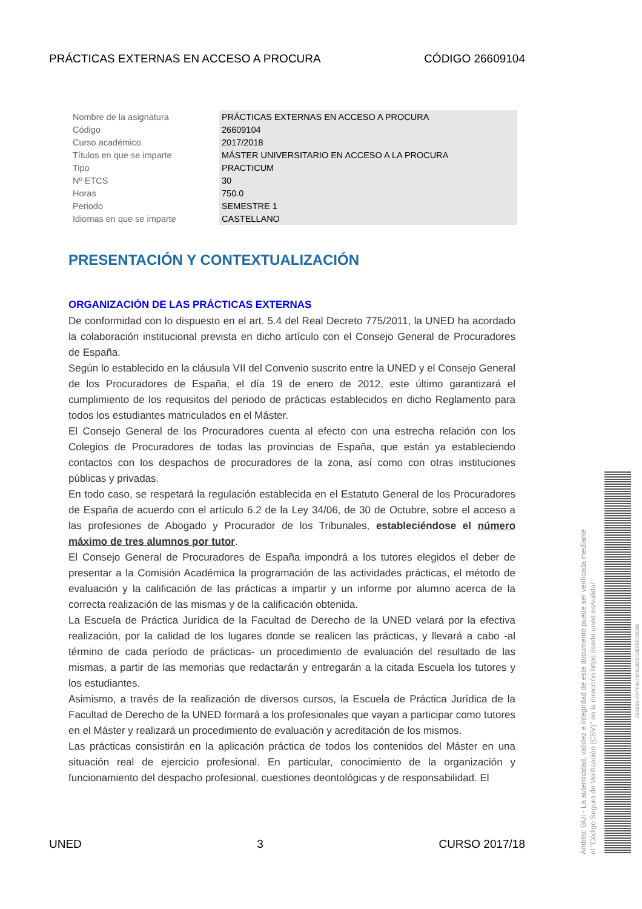PRÁCTICAS EXTERNAS EN ACCESO A PROCURA CÓDIGO 26609104
| Nombre de la asignatura | PRÁCTICAS EXTERNAS EN ACCESO A PROCURA |
| Código | 26609104 |
| Curso académico | 2017/2018 |
| Títulos en que se imparte | MÁSTER UNIVERSITARIO EN ACCESO A LA PROCURA |
| Tipo | PRACTICUM |
| Nº ETCS | 30 |
| Horas | 750.0 |
| Periodo | SEMESTRE 1 |
| Idiomas en que se imparte | CASTELLANO |
PRESENTACIÓN Y CONTEXTUALIZACIÓN
ORGANIZACIÓN DE LAS PRÁCTICAS EXTERNAS
De conformidad con lo dispuesto en el art. 5.4 del Real Decreto 775/2011, la UNED ha acordado la colaboración institucional prevista en dicho artículo con el Consejo General de Procuradores de España.
Según lo establecido en la cláusula VII del Convenio suscrito entre la UNED y el Consejo General de los Procuradores de España, el día 19 de enero de 2012, este último garantizará el cumplimiento de los requisitos del periodo de prácticas establecidos en dicho Reglamento para todos los estudiantes matriculados en el Máster.
El Consejo General de los Procuradores cuenta al efecto con una estrecha relación con los Colegios de Procuradores de todas las provincias de España, que están ya estableciendo contactos con los despachos de procuradores de la zona, así como con otras instituciones públicas y privadas.
En todo caso, se respetará la regulación establecida en el Estatuto General de los Procuradores de España de acuerdo con el artículo 6.2 de la Ley 34/06, de 30 de Octubre, sobre el acceso a las profesiones de Abogado y Procurador de los Tribunales, estableciéndose el número máximo de tres alumnos por tutor.
El Consejo General de Procuradores de España impondrá a los tutores elegidos el deber de presentar a la Comisión Académica la programación de las actividades prácticas, el método de evaluación y la calificación de las prácticas a impartir y un informe por alumno acerca de la correcta realización de las mismas y de la calificación obtenida.
La Escuela de Práctica Jurídica de la Facultad de Derecho de la UNED velará por la efectiva realización, por la calidad de los lugares donde se realicen las prácticas, y llevará a cabo -al término de cada período de prácticas- un procedimiento de evaluación del resultado de las mismas, a partir de las memorias que redactarán y entregarán a la citada Escuela los tutores y los estudiantes.
Asimismo, a través de la realización de diversos cursos, la Escuela de Práctica Jurídica de la Facultad de Derecho de la UNED formará a los profesionales que vayan a participar como tutores en el Máster y realizará un procedimiento de evaluación y acreditación de los mismos.
Las prácticas consistirán en la aplicación práctica de todos los contenidos del Máster en una situación real de ejercicio profesional. En particular, conocimiento de la organización y funcionamiento del despacho profesional, cuestiones deontológicas y de responsabilidad. El
UNED 3 CURSO 2017/18
Ámbito: GUI - La autenticidad, validez e integridad de este documento puede ser verificada mediante
el "Código Seguro de Verificación (CSV)" en la dirección https://sede.uned.es/valida/
2B3B654FA7F4644D91BDD03EF5FC8C8B